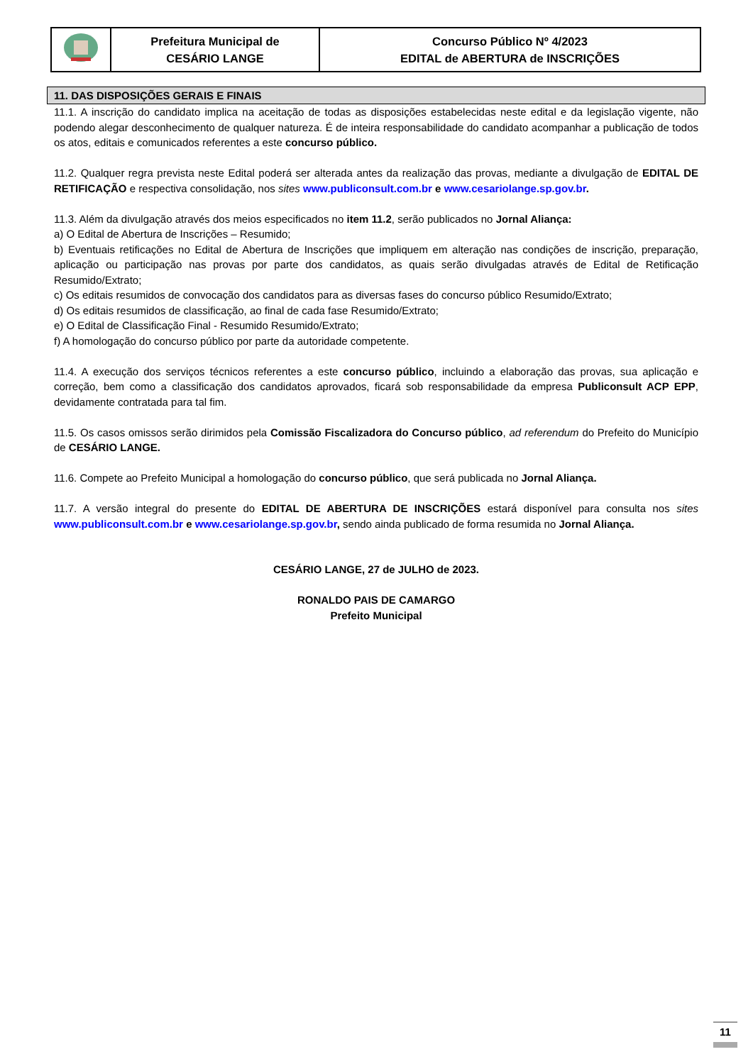| | Prefeitura Municipal de CESÁRIO LANGE | Concurso Público Nº 4/2023 EDITAL de ABERTURA de INSCRIÇÕES |
11. DAS DISPOSIÇÕES GERAIS E FINAIS
11.1. A inscrição do candidato implica na aceitação de todas as disposições estabelecidas neste edital e da legislação vigente, não podendo alegar desconhecimento de qualquer natureza. É de inteira responsabilidade do candidato acompanhar a publicação de todos os atos, editais e comunicados referentes a este concurso público.
11.2. Qualquer regra prevista neste Edital poderá ser alterada antes da realização das provas, mediante a divulgação de EDITAL DE RETIFICAÇÃO e respectiva consolidação, nos sites www.publiconsult.com.br e www.cesariolange.sp.gov.br.
11.3. Além da divulgação através dos meios especificados no item 11.2, serão publicados no Jornal Aliança:
a) O Edital de Abertura de Inscrições – Resumido;
b) Eventuais retificações no Edital de Abertura de Inscrições que impliquem em alteração nas condições de inscrição, preparação, aplicação ou participação nas provas por parte dos candidatos, as quais serão divulgadas através de Edital de Retificação Resumido/Extrato;
c) Os editais resumidos de convocação dos candidatos para as diversas fases do concurso público Resumido/Extrato;
d) Os editais resumidos de classificação, ao final de cada fase Resumido/Extrato;
e) O Edital de Classificação Final - Resumido Resumido/Extrato;
f) A homologação do concurso público por parte da autoridade competente.
11.4. A execução dos serviços técnicos referentes a este concurso público, incluindo a elaboração das provas, sua aplicação e correção, bem como a classificação dos candidatos aprovados, ficará sob responsabilidade da empresa Publiconsult ACP EPP, devidamente contratada para tal fim.
11.5. Os casos omissos serão dirimidos pela Comissão Fiscalizadora do Concurso público, ad referendum do Prefeito do Município de CESÁRIO LANGE.
11.6. Compete ao Prefeito Municipal a homologação do concurso público, que será publicada no Jornal Aliança.
11.7. A versão integral do presente do EDITAL DE ABERTURA DE INSCRIÇÕES estará disponível para consulta nos sites www.publiconsult.com.br e www.cesariolange.sp.gov.br, sendo ainda publicado de forma resumida no Jornal Aliança.
CESÁRIO LANGE, 27 de JULHO de 2023.
RONALDO PAIS DE CAMARGO
Prefeito Municipal
11